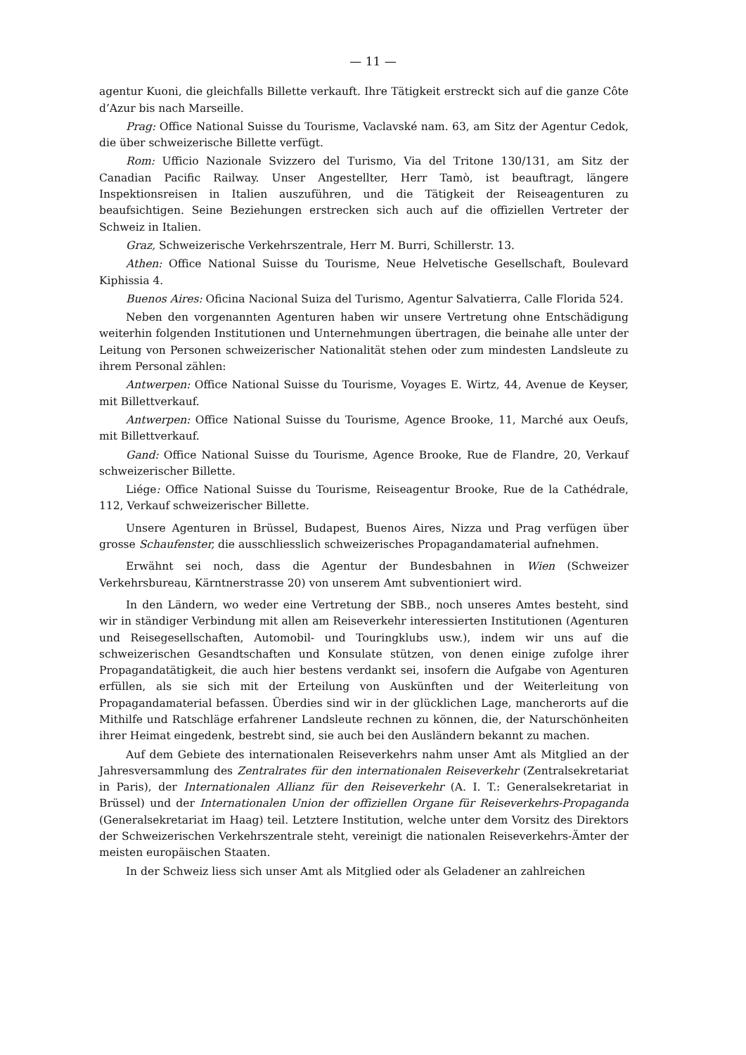— 11 —
agentur Kuoni, die gleichfalls Billette verkauft. Ihre Tätigkeit erstreckt sich auf die ganze Côte d’Azur bis nach Marseille.
Prag: Office National Suisse du Tourisme, Vaclavské nam. 63, am Sitz der Agentur Cedok, die über schweizerische Billette verfügt.
Rom: Ufficio Nazionale Svizzero del Turismo, Via del Tritone 130/131, am Sitz der Canadian Pacific Railway. Unser Angestellter, Herr Tamò, ist beauftragt, längere Inspektionsreisen in Italien auszuführen, und die Tätigkeit der Reiseagenturen zu beaufsichtigen. Seine Beziehungen erstrecken sich auch auf die offiziellen Vertreter der Schweiz in Italien.
Graz, Schweizerische Verkehrszentrale, Herr M. Burri, Schillerstr. 13.
Athen: Office National Suisse du Tourisme, Neue Helvetische Gesellschaft, Boulevard Kiphissia 4.
Buenos Aires: Oficina Nacional Suiza del Turismo, Agentur Salvatierra, Calle Florida 524.
Neben den vorgenannten Agenturen haben wir unsere Vertretung ohne Entschädigung weiterhin folgenden Institutionen und Unternehmungen übertragen, die beinahe alle unter der Leitung von Personen schweizerischer Nationalität stehen oder zum mindesten Landsleute zu ihrem Personal zählen:
Antwerpen: Office National Suisse du Tourisme, Voyages E. Wirtz, 44, Avenue de Keyser, mit Billettverkauf.
Antwerpen: Office National Suisse du Tourisme, Agence Brooke, 11, Marché aux Oeufs, mit Billettverkauf.
Gand: Office National Suisse du Tourisme, Agence Brooke, Rue de Flandre, 20, Verkauf schweizerischer Billette.
Liége: Office National Suisse du Tourisme, Reiseagentur Brooke, Rue de la Cathédrale, 112, Verkauf schweizerischer Billette.
Unsere Agenturen in Brüssel, Budapest, Buenos Aires, Nizza und Prag verfügen über grosse Schaufenster, die ausschliesslich schweizerisches Propagandamaterial aufnehmen.
Erwähnt sei noch, dass die Agentur der Bundesbahnen in Wien (Schweizer Verkehrsbureau, Kärntnerstrasse 20) von unserem Amt subventioniert wird.
In den Ländern, wo weder eine Vertretung der SBB., noch unseres Amtes besteht, sind wir in ständiger Verbindung mit allen am Reiseverkehr interessierten Institutionen (Agenturen und Reisegesellschaften, Automobil- und Touringklubs usw.), indem wir uns auf die schweizerischen Gesandtschaften und Konsulate stützen, von denen einige zufolge ihrer Propagandatätigkeit, die auch hier bestens verdankt sei, insofern die Aufgabe von Agenturen erfüllen, als sie sich mit der Erteilung von Auskünften und der Weiterleitung von Propagandamaterial befassen. Überdies sind wir in der glücklichen Lage, mancherorts auf die Mithilfe und Ratschläge erfahrener Landsleute rechnen zu können, die, der Naturschönheiten ihrer Heimat eingedenk, bestrebt sind, sie auch bei den Ausländern bekannt zu machen.
Auf dem Gebiete des internationalen Reiseverkehrs nahm unser Amt als Mitglied an der Jahresversammlung des Zentralrates für den internationalen Reiseverkehr (Zentralsekretariat in Paris), der Internationalen Allianz für den Reiseverkehr (A. I. T.: Generalsekretariat in Brüssel) und der Internationalen Union der offiziellen Organe für Reiseverkehrs-Propaganda (Generalsekretariat im Haag) teil. Letztere Institution, welche unter dem Vorsitz des Direktors der Schweizerischen Verkehrszentrale steht, vereinigt die nationalen Reiseverkehrs-Ämter der meisten europäischen Staaten.
In der Schweiz liess sich unser Amt als Mitglied oder als Geladener an zahlreichen